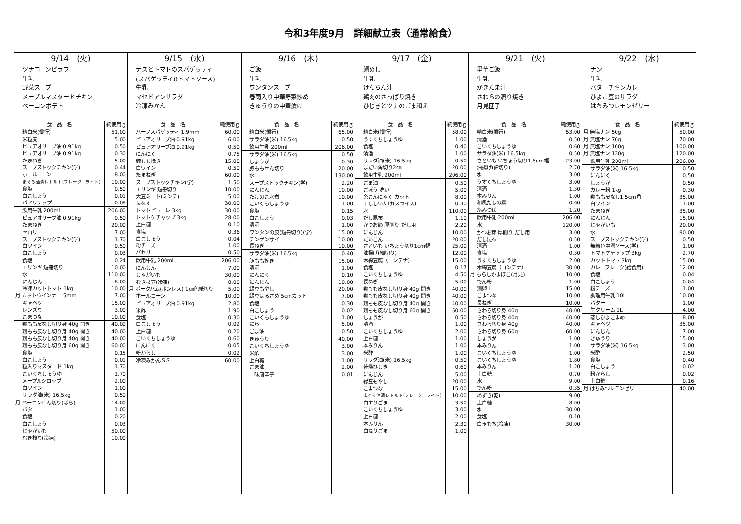令和3年度9月　詳細献立表（通常給食）
9/14　(火)
ツナコーンピラフ
牛乳
野菜スープ
メープルマスタードチキン
ベーコンポテト
| 食 品 名 | 純使用ｇ |
| --- | --- |
| 精白米(慣行) | 51.00 |
| 米粒麦 | 5.00 |
| ピュアオリーブ油 0.91kg | 0.50 |
| ピュアオリーブ油 0.91kg | 0.30 |
| たまねぎ | 5.00 |
| スープストックチキン(学) | 0.44 |
| ホールコーン | 8.00 |
| まぐろ油漬レトルト(フレーク，ライト) | 10.00 |
| 食塩 | 0.50 |
| 白こしょう | 0.01 |
| パセリチップ | 0.08 |
| 飲用牛乳 200ml | 206.00 |
| ピュアオリーブ油 0.91kg | 0.50 |
| たまねぎ | 20.00 |
| セロリー | 7.00 |
| スープストックチキン(学) | 1.70 |
| 白ワイン | 0.50 |
| 白こしょう | 0.03 |
| 食塩 | 0.24 |
| エリンギ 短冊切り | 10.00 |
| 水 | 110.00 |
| にんじん | 8.00 |
| 冷凍カットトマト 1kg | 10.00 |
| 月 カットウインナー 5mm | 7.00 |
| キャベツ | 15.00 |
| レンズ豆 | 3.00 |
| こまつな | 10.00 |
| 鶏もも皮なし切り身 40g 開き | 40.00 |
| 鶏もも皮なし切り身 40g 開き | 40.00 |
| 鶏もも皮なし切り身 40g 開き | 40.00 |
| 鶏もも皮なし切り身 60g 開き | 60.00 |
| 食塩 | 0.15 |
| 白こしょう | 0.01 |
| 粒入りマスタード 1kg | 1.70 |
| こいくちしょうゆ | 1.70 |
| メープルシロップ | 2.00 |
| 白ワイン | 1.00 |
| サラダ油(米) 16.5kg | 0.50 |
| 月 ベーコンせん切り(ばら) | 14.00 |
| バター | 1.00 |
| 食塩 | 0.20 |
| 白こしょう | 0.03 |
| じゃがいも | 50.00 |
| むき枝豆(冷凍) | 10.00 |
9/15　(水)
ナスとトマトのスパゲッティ
(スパゲッティ)(トマトソース)
牛乳
マセドアンサラダ
冷凍みかん
| 食 品 名 | 純使用ｇ |
| --- | --- |
| ハーフスパゲッティ 1.9mm | 60.00 |
| ピュアオリーブ油 0.91kg | 6.00 |
| ピュアオリーブ油 0.91kg | 0.50 |
| にんにく | 0.75 |
| 豚もも挽き | 15.00 |
| 白ワイン | 0.50 |
| たまねぎ | 60.00 |
| スープストックチキン(学) | 1.50 |
| エリンギ 短冊切り | 10.00 |
| 大豆ミート(ミンチ) | 5.00 |
| 長なす | 30.00 |
| トマトピューレ 3kg | 30.00 |
| トマトケチャップ 3kg | 28.00 |
| 上白糖 | 0.10 |
| 食塩 | 0.36 |
| 白こしょう | 0.04 |
| 粉チーズ | 1.00 |
| パセリ | 0.50 |
| 飲用牛乳 200ml | 206.00 |
| にんじん | 7.00 |
| じゃがいも | 30.00 |
| むき枝豆(冷凍) | 8.00 |
| 月 ポークハム(ボンレス) 1㎝色紙切り | 5.00 |
| ホールコーン | 10.00 |
| ピュアオリーブ油 0.91kg | 2.80 |
| 米酢 | 1.90 |
| 食塩 | 0.30 |
| 白こしょう | 0.02 |
| 上白糖 | 0.20 |
| こいくちしょうゆ | 0.60 |
| にんにく | 0.05 |
| 粉からし | 0.02 |
| 冷凍みかんＳＳ | 60.00 |
9/16　(木)
ご飯
牛乳
ワンタンスープ
春雨入り中華野菜炒め
きゅうりの中華漬け
| 食 品 名 | 純使用ｇ |
| --- | --- |
| 精白米(慣行) | 65.00 |
| サラダ油(米) 16.5kg | 0.50 |
| 飲用牛乳 200ml | 206.00 |
| サラダ油(米) 16.5kg | 0.50 |
| しょうが | 0.30 |
| 豚ももせん切り | 20.00 |
| 水 | 130.00 |
| スープストックチキン(学) | 2.20 |
| にんじん | 10.00 |
| たけのこ水煮 | 10.00 |
| こいくちしょうゆ | 1.00 |
| 食塩 | 0.15 |
| 白こしょう | 0.03 |
| 清酒 | 1.00 |
| ワンタンの皮(短冊切り)(学) | 15.00 |
| チンゲンサイ | 10.00 |
| 長ねぎ | 10.00 |
| サラダ油(米) 16.5kg | 0.40 |
| 豚もも挽き | 15.00 |
| 清酒 | 1.00 |
| にんにく | 0.10 |
| にんじん | 10.00 |
| 緑豆もやし | 20.00 |
| 緑豆はるさめ 5cmカット | 7.00 |
| 食塩 | 0.30 |
| 白こしょう | 0.02 |
| こいくちしょうゆ | 1.00 |
| にら | 5.00 |
| ごま油 | 0.50 |
| きゅうり | 40.00 |
| こいくちしょうゆ | 3.00 |
| 米酢 | 3.00 |
| 上白糖 | 1.00 |
| ごま油 | 2.00 |
| 一味唐辛子 | 0.01 |
9/17　(金)
鯛めし
牛乳
けんちん汁
鶏肉のさっぱり焼き
ひじきとツナのごま和え
| 食 品 名 | 純使用ｇ |
| --- | --- |
| 精白米(慣行) | 58.00 |
| うすくちしょうゆ | 1.00 |
| 食塩 | 0.40 |
| 清酒 | 1.00 |
| サラダ油(米) 16.5kg | 0.50 |
| まだい角切り2㎝ | 20.00 |
| 飲用牛乳 200ml | 206.00 |
| ごま油 | 0.50 |
| ごぼう 洗い | 5.00 |
| 糸こんにゃく カット | 8.00 |
| 干ししいたけ(スライス) | 0.30 |
| 水 | 110.00 |
| だし昆布 | 1.10 |
| かつお節 厚削り だし用 | 2.20 |
| にんじん | 10.00 |
| だいこん | 20.00 |
| さといも いちょう切り1cm幅 | 25.00 |
| 油揚げ(細切り) | 12.00 |
| 木綿豆腐（コンテナ） | 15.00 |
| 食塩 | 0.17 |
| こいくちしょうゆ | 4.50 |
| 長ねぎ | 5.00 |
| 鶏もも皮なし切り身 40g 開き | 40.00 |
| 鶏もも皮なし切り身 40g 開き | 40.00 |
| 鶏もも皮なし切り身 40g 開き | 40.00 |
| 鶏もも皮なし切り身 60g 開き | 60.00 |
| しょうが | 0.50 |
| 清酒 | 1.00 |
| こいくちしょうゆ | 2.00 |
| 上白糖 | 1.00 |
| 本みりん | 1.00 |
| 米酢 | 1.00 |
| サラダ油(米) 16.5kg | 0.50 |
| 乾燥ひじき | 0.60 |
| にんじん | 5.00 |
| 緑豆もやし | 20.00 |
| こまつな | 15.00 |
| まぐろ油漬レトルト(フレーク，ライト) | 10.00 |
| 白すりごま | 3.50 |
| こいくちしょうゆ | 3.00 |
| 上白糖 | 2.00 |
| 本みりん | 2.30 |
| 白ねりごま | 1.00 |
9/21　(火)
里芋ご飯
牛乳
かきたま汁
さわらの照り焼き
月見団子
| 食 品 名 | 純使用ｇ |
| --- | --- |
| 精白米(慣行) | 53.00 |
| 清酒 | 0.50 |
| こいくちしょうゆ | 0.60 |
| サラダ油(米) 16.5kg | 0.50 |
| さといも いちょう切り1.5cm幅 | 23.00 |
| 油揚げ(細切り) | 2.70 |
| 水 | 3.00 |
| うすくちしょうゆ | 3.00 |
| 清酒 | 1.30 |
| 本みりん | 1.00 |
| 和風だしの素 | 0.60 |
| 糸みつば | 1.20 |
| 飲用牛乳 200ml | 206.00 |
| 水 | 120.00 |
| かつお節 厚削り だし用 | 3.00 |
| だし昆布 | 0.50 |
| 清酒 | 1.00 |
| 食塩 | 0.30 |
| うすくちしょうゆ | 2.00 |
| 木綿豆腐（コンテナ） | 30.00 |
| 月 ちらしかまぼこ(月見) | 10.00 |
| でん粉 | 1.00 |
| 鶏卵 L | 15.00 |
| こまつな | 10.00 |
| 長ねぎ | 10.00 |
| さわら切り身 40g | 40.00 |
| さわら切り身 40g | 40.00 |
| さわら切り身 40g | 40.00 |
| さわら切り身 60g | 60.00 |
| しょうが | 1.00 |
| 本みりん | 1.00 |
| こいくちしょうゆ | 1.00 |
| こいくちしょうゆ | 1.80 |
| 本みりん | 1.20 |
| 上白糖 | 0.70 |
| 水 | 9.00 |
| でん粉 | 0.35 |
| あずき(乾) | 9.00 |
| 上白糖 | 8.00 |
| 水 | 30.00 |
| 食塩 | 0.10 |
| 白玉もち(冷凍) | 30.00 |
9/22　(水)
ナン
牛乳
バターチキンカレー
ひよこ豆のサラダ
はちみつレモンゼリー
| 食 品 名 | 純使用ｇ |
| --- | --- |
| 月 無塩ナン 50g | 50.00 |
| 月 無塩ナン 70g | 70.00 |
| 月 無塩ナン 100g | 100.00 |
| 月 無塩ナン 120g | 120.00 |
| 飲用牛乳 200ml | 206.00 |
| サラダ油(米) 16.5kg | 0.50 |
| にんにく | 0.50 |
| しょうが | 0.50 |
| カレー粉 1kg | 0.30 |
| 鶏もも皮なし1.5cm角 | 35.00 |
| 白ワイン | 1.00 |
| たまねぎ | 35.00 |
| にんじん | 15.00 |
| じゃがいも | 20.00 |
| 水 | 80.00 |
| スープストックチキン(学) | 0.50 |
| 無着色中濃ソース(学) | 1.00 |
| トマトケチャップ 3kg | 2.70 |
| カットトマト 3kg | 15.00 |
| カレーフレーク(給食用) | 12.00 |
| 食塩 | 0.04 |
| 白こしょう | 0.04 |
| 粉チーズ | 1.00 |
| 調理用牛乳 10L | 10.00 |
| バター | 1.00 |
| 生クリーム 1L | 4.00 |
| 蒸しひよこまめ | 8.00 |
| キャベツ | 35.00 |
| にんじん | 7.00 |
| きゅうり | 15.00 |
| サラダ油(米) 16.5kg | 3.00 |
| 米酢 | 2.50 |
| 食塩 | 0.40 |
| 白こしょう | 0.02 |
| 粉からし | 0.02 |
| 上白糖 | 0.16 |
| 月 はちみつレモンゼリー | 40.00 |